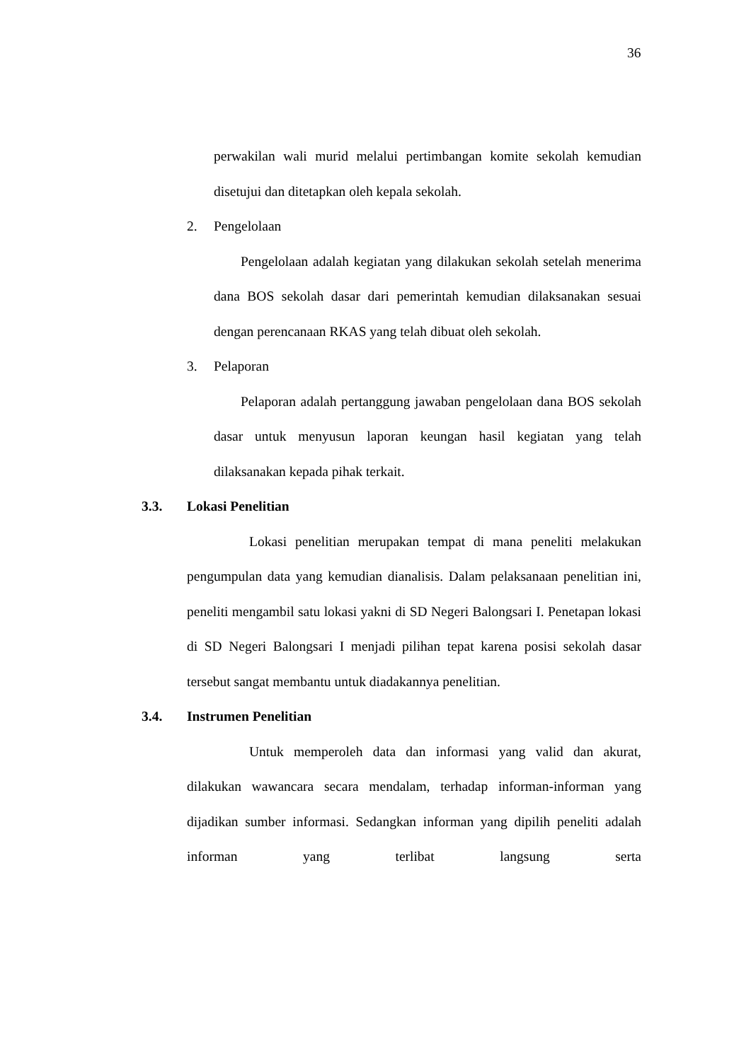36
perwakilan wali murid melalui pertimbangan komite sekolah kemudian disetujui dan ditetapkan oleh kepala sekolah.
2. Pengelolaan
Pengelolaan adalah kegiatan yang dilakukan sekolah setelah menerima dana BOS sekolah dasar dari pemerintah kemudian dilaksanakan sesuai dengan perencanaan RKAS yang telah dibuat oleh sekolah.
3. Pelaporan
Pelaporan adalah pertanggung jawaban pengelolaan dana BOS sekolah dasar untuk menyusun laporan keungan hasil kegiatan yang telah dilaksanakan kepada pihak terkait.
3.3. Lokasi Penelitian
Lokasi penelitian merupakan tempat di mana peneliti melakukan pengumpulan data yang kemudian dianalisis. Dalam pelaksanaan penelitian ini, peneliti mengambil satu lokasi yakni di SD Negeri Balongsari I. Penetapan lokasi di SD Negeri Balongsari I menjadi pilihan tepat karena posisi sekolah dasar tersebut sangat membantu untuk diadakannya penelitian.
3.4. Instrumen Penelitian
Untuk memperoleh data dan informasi yang valid dan akurat, dilakukan wawancara secara mendalam, terhadap informan-informan yang dijadikan sumber informasi. Sedangkan informan yang dipilih peneliti adalah informan yang terlibat langsung serta